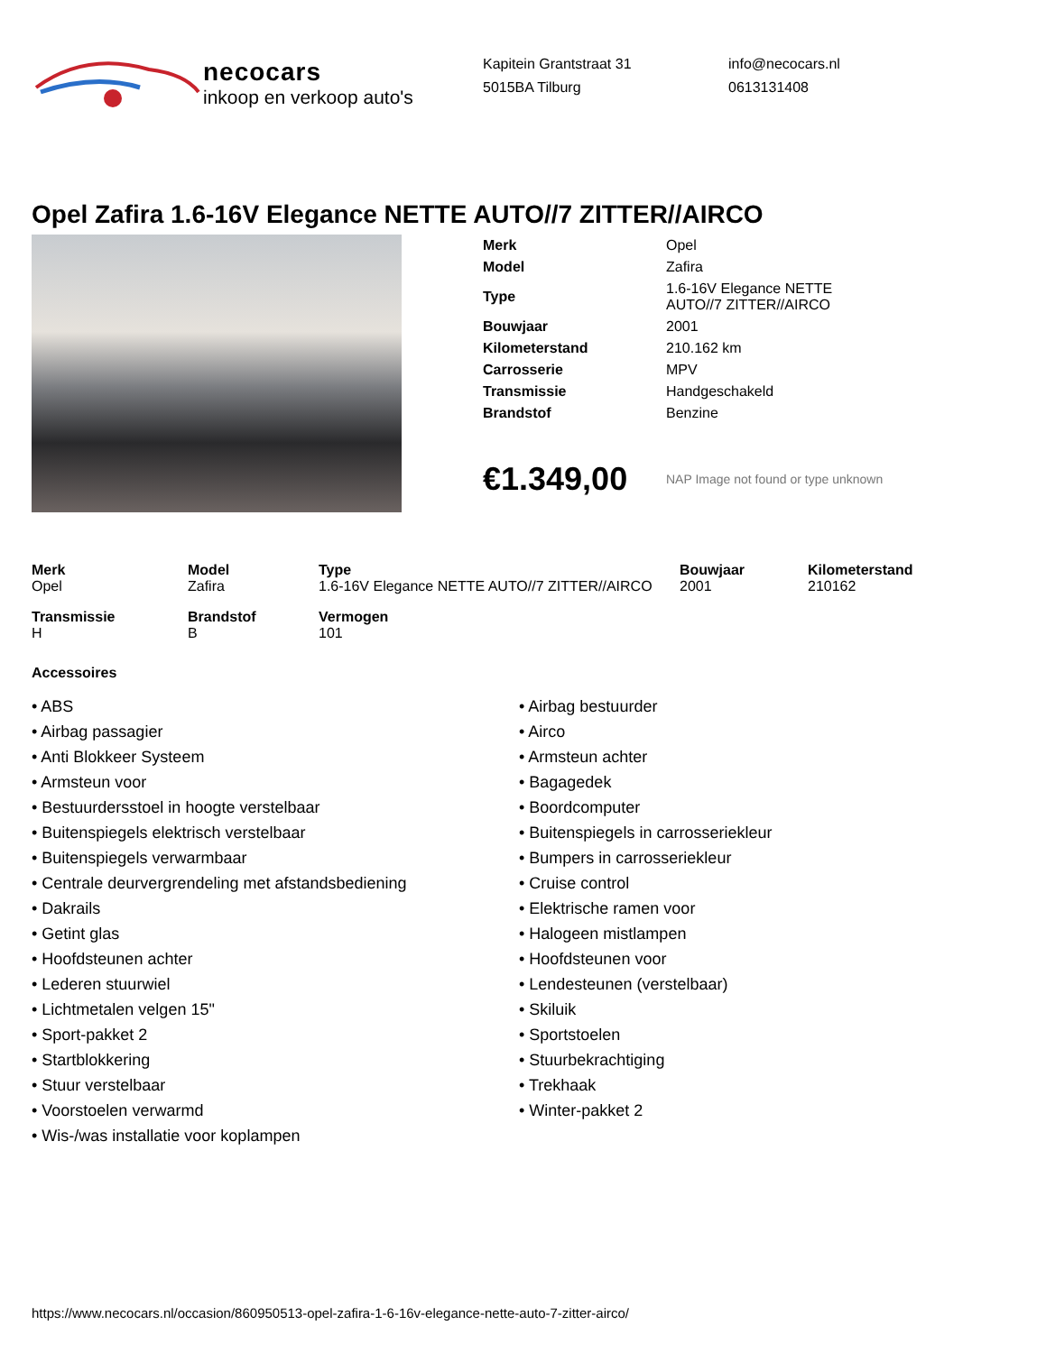necocars
inkoop en verkoop auto's
Kapitein Grantstraat 31
5015BA Tilburg
info@necocars.nl
0613131408
Opel Zafira 1.6-16V Elegance NETTE AUTO//7 ZITTER//AIRCO
| Merk | Opel |
| Model | Zafira |
| Type | 1.6-16V Elegance NETTE AUTO//7 ZITTER//AIRCO |
| Bouwjaar | 2001 |
| Kilometerstand | 210.162 km |
| Carrosserie | MPV |
| Transmissie | Handgeschakeld |
| Brandstof | Benzine |
€1.349,00 NAP Image not found or type unknown
| Merk Opel | Model Zafira | Type 1.6-16V Elegance NETTE AUTO//7 ZITTER//AIRCO | Bouwjaar 2001 | Kilometerstand 210162 |
| Transmissie H | Brandstof B | Vermogen 101 | | |
Accessoires
• ABS
• Airbag passagier
• Anti Blokkeer Systeem
• Armsteun voor
• Bestuurdersstoel in hoogte verstelbaar
• Buitenspiegels elektrisch verstelbaar
• Buitenspiegels verwarmbaar
• Centrale deurvergrendeling met afstandsbediening
• Dakrails
• Getint glas
• Hoofdsteunen achter
• Lederen stuurwiel
• Lichtmetalen velgen 15"
• Sport-pakket 2
• Startblokkering
• Stuur verstelbaar
• Voorstoelen verwarmd
• Wis-/was installatie voor koplampen
• Airbag bestuurder
• Airco
• Armsteun achter
• Bagagedek
• Boordcomputer
• Buitenspiegels in carrosseriekleur
• Bumpers in carrosseriekleur
• Cruise control
• Elektrische ramen voor
• Halogeen mistlampen
• Hoofdsteunen voor
• Lendesteunen (verstelbaar)
• Skiluik
• Sportstoelen
• Stuurbekrachtiging
• Trekhaak
• Winter-pakket 2
https://www.necocars.nl/occasion/860950513-opel-zafira-1-6-16v-elegance-nette-auto-7-zitter-airco/